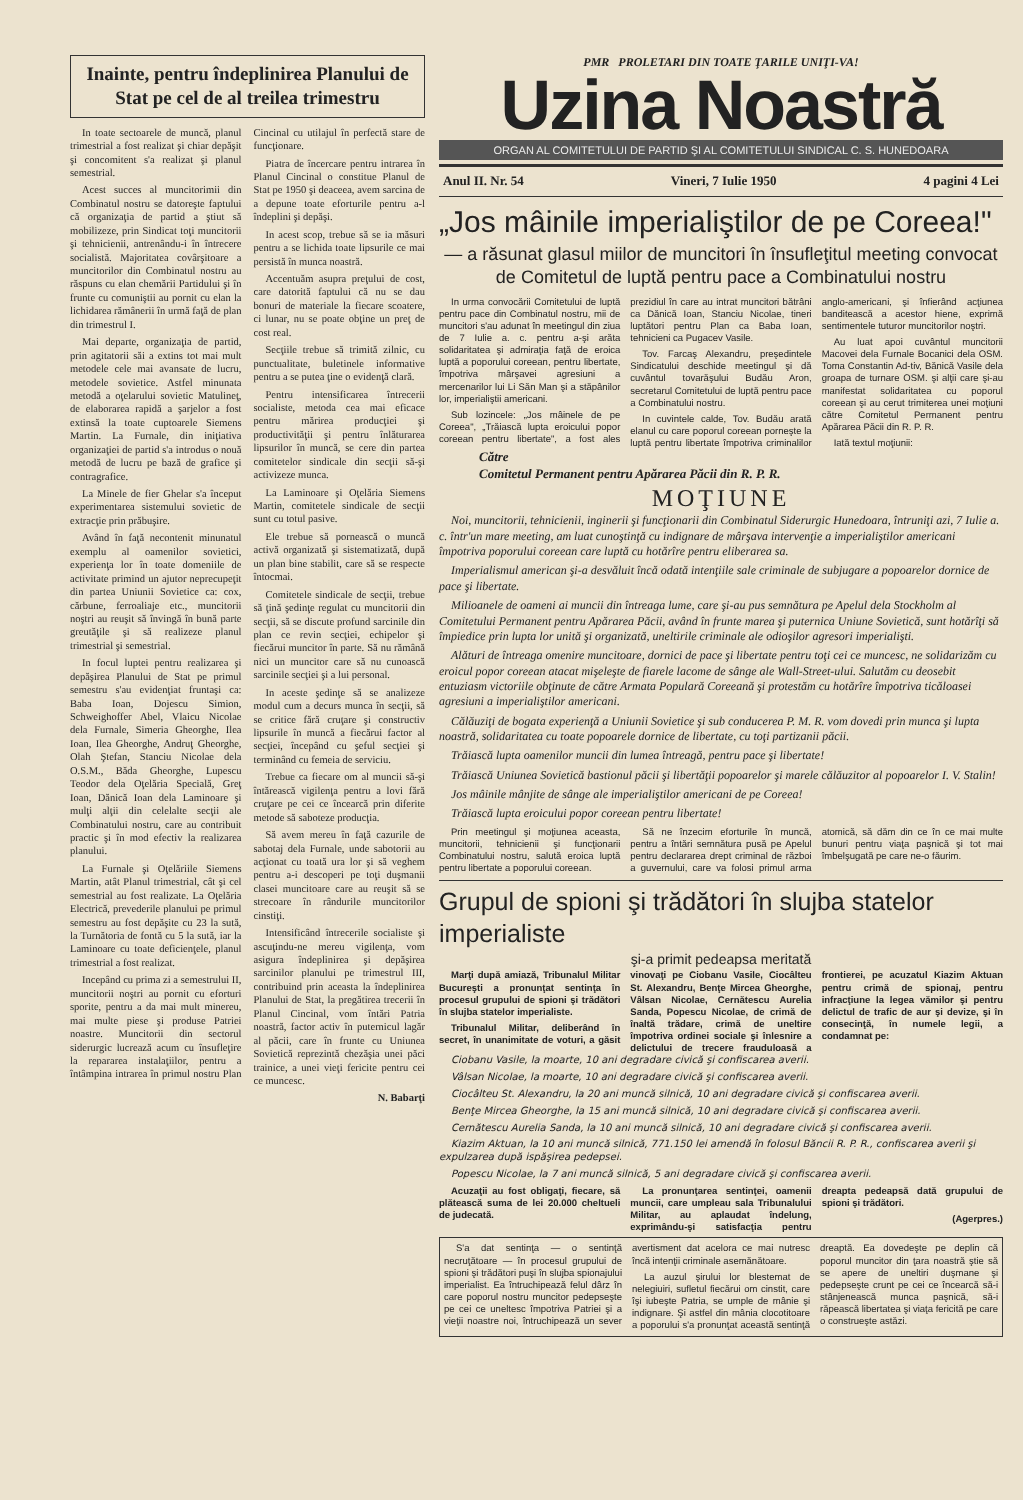Inainte, pentru îndeplinirea Planului de Stat pe cel de al treilea trimestru
In toate sectoarele de muncă, planul trimestrial a fost realizat şi chiar depăşit şi concomitent s'a realizat şi planul semestrial.
Acest succes al muncitorimii din Combinatul nostru se datoreşte faptului că organizaţia de partid a ştiut să mobilizeze, prin Sindicat toţi muncitorii şi tehnicienii, antrenându-i în întrecere socialistă. Majoritatea covârşitoare a muncitorilor din Combinatul nostru au răspuns cu elan chemării Partidului şi în frunte cu comuniştii au pornit cu elan la lichidarea rămânerii în urmă faţă de plan din trimestrul I.
Mai departe, organizaţia de partid, prin agitatorii săi a extins tot mai mult metodele cele mai avansate de lucru, metodele sovietice. Astfel minunata metodă a oţelarului sovietic Matulineţ, de elaborarea rapidă a şarjelor a fost extinsă la toate cuptoarele Siemens Martin. La Furnale, din iniţiativa organizaţiei de partid s'a introdus o nouă metodă de lucru pe bază de grafice şi contragrafice.
La Minele de fier Ghelar s'a început experimentarea sistemului sovietic de extracţie prin prăbuşire.
Având în faţă necontenit minunatul exemplu al oamenilor sovietici, experienţa lor în toate domeniile de activitate primind un ajutor neprecupeţit din partea Uniunii Sovietice ca: cox, cărbune, ferroaliaje etc., muncitorii noştri au reuşit să învingă în bună parte greutăţile şi să realizeze planul trimestrial şi semestrial.
In focul luptei pentru realizarea şi depăşirea Planului de Stat pe primul semestru s'au evidenţiat fruntaşi ca: Baba Ioan, Dojescu Simion, Schweighoffer Abel, Vlaicu Nicolae dela Furnale, Simeria Gheorghe, Ilea Ioan, Ilea Gheorghe, Andruţ Gheorghe, Olah Ştefan, Stanciu Nicolae dela O.S.M., Băda Gheorghe, Lupescu Teodor dela Oţelăria Specială, Greţ Ioan, Dănică Ioan dela Laminoare şi mulţi alţii din celelalte secţii ale Combinatului nostru, care au contribuit practic şi în mod efectiv la realizarea planului.
La Furnale şi Oţelăriile Siemens Martin, atât Planul trimestrial, cât şi cel semestrial au fost realizate. La Oţelăria Electrică, prevederile planului pe primul semestru au fost depăşite cu 23 la sută, la Turnătoria de fontă cu 5 la sută, iar la Laminoare cu toate deficienţele, planul trimestrial a fost realizat.
Incepând cu prima zi a semestrului II, muncitorii noştri au pornit cu eforturi sporite, pentru a da mai mult minereu, mai multe piese şi produse Patriei noastre. Muncitorii din sectorul siderurgic lucrează acum cu însufleţire la repararea instalaţiilor, pentru a întâmpina intrarea în primul nostru Plan Cincinal cu utilajul în perfectă stare de funcţionare.
Piatra de încercare pentru intrarea în Planul Cincinal o constitue Planul de Stat pe 1950 şi deaceea, avem sarcina de a depune toate eforturile pentru a-l îndeplini şi depăşi.
In acest scop, trebue să se ia măsuri pentru a se lichida toate lipsurile ce mai persistă în munca noastră.
Accentuăm asupra preţului de cost, care datorită faptului că nu se dau bonuri de materiale la fiecare scoatere, ci lunar, nu se poate obţine un preţ de cost real.
Secţiile trebue să trimită zilnic, cu punctualitate, buletinele informative pentru a se putea ţine o evidenţă clară.
Pentru intensificarea întrecerii socialiste, metoda cea mai eficace pentru mărirea producţiei şi productivităţii şi pentru înlăturarea lipsurilor în muncă, se cere din partea comitetelor sindicale din secţii să-şi activizeze munca.
La Laminoare şi Oţelăria Siemens Martin, comitetele sindicale de secţii sunt cu totul pasive.
Ele trebue să pornească o muncă activă organizată şi sistematizată, după un plan bine stabilit, care să se respecte întocmai.
Comitetele sindicale de secţii, trebue să ţină şedinţe regulat cu muncitorii din secţii, să se discute profund sarcinile din plan ce revin secţiei, echipelor şi fiecărui muncitor în parte. Să nu rămână nici un muncitor care să nu cunoască sarcinile secţiei şi a lui personal.
In aceste şedinţe să se analizeze modul cum a decurs munca în secţii, să se critice fără cruţare şi constructiv lipsurile în muncă a fiecărui factor al secţiei, începând cu şeful secţiei şi terminând cu femeia de serviciu.
Trebue ca fiecare om al muncii să-şi întărească vigilenţa pentru a lovi fără cruţare pe cei ce încearcă prin diferite metode să saboteze producţia.
Să avem mereu în faţă cazurile de sabotaj dela Furnale, unde sabotorii au acţionat cu toată ura lor şi să veghem pentru a-i descoperi pe toţi duşmanii clasei muncitoare care au reuşit să se strecoare în rândurile muncitorilor cinstiţi.
Intensificând întrecerile socialiste şi ascuţindu-ne mereu vigilenţa, vom asigura îndeplinirea şi depăşirea sarcinilor planului pe trimestrul III, contribuind prin aceasta la îndeplinirea Planului de Stat, la pregătirea trecerii în Planul Cincinal, vom întări Patria noastră, factor activ în puternicul lagăr al păcii, care în frunte cu Uniunea Sovietică reprezintă chezăşia unei păci trainice, a unei vieţi fericite pentru cei ce muncesc.
N. Babarţi
PMR PROLETARI DIN TOATE ŢARILE UNIŢI-VA!
Uzina Noastră
ORGAN AL COMITETULUI DE PARTID ŞI AL COMITETULUI SINDICAL C. S. HUNEDOARA
Anul II. Nr. 54 Vineri, 7 Iulie 1950 4 pagini 4 Lei
„Jos mâinile imperialiştilor de pe Coreea!"
— a răsunat glasul miilor de muncitori în însufleţitul meeting convocat de Comitetul de luptă pentru pace a Combinatului nostru
In urma convocării Comitetului de luptă pentru pace din Combinatul nostru, mii de muncitori s'au adunat în meetingul din ziua de 7 Iulie a. c. pentru a-şi arăta solidaritatea şi admiraţia faţă de eroica luptă a poporului coreean, pentru libertate, împotriva mârşavei agresiuni a mercenarilor lui Li Săn Man şi a stăpânilor lor, imperialiştii americani.
Sub lozincele: „Jos mâinele de pe Coreea", „Trăiască lupta eroicului popor coreean pentru libertate", a fost ales prezidiul în care au intrat muncitori bătrâni ca Dănică Ioan, Stanciu Nicolae, tineri luptători pentru Plan ca Baba Ioan, tehnicieni ca Pugacev Vasile.
Tov. Farcaş Alexandru, preşedintele Sindicatului deschide meetingul şi dă cuvântul tovarăşului Budău Aron, secretarul Comitetului de luptă pentru pace a Combinatului nostru.
In cuvintele calde, Tov. Budău arată elanul cu care poporul coreean porneşte la luptă pentru libertate împotriva criminalilor anglo-americani, şi înfierând acţiunea banditească a acestor hiene, exprimă sentimentele tuturor muncitorilor noştri.
Au luat apoi cuvântul muncitorii Macovei dela Furnale Bocanici dela OSM. Toma Constantin Ad-tiv, Bănică Vasile dela groapa de turnare OSM. şi alţii care şi-au manifestat solidaritatea cu poporul coreean şi au cerut trimiterea unei moţiuni către Comitetul Permanent pentru Apărarea Păcii din R. P. R.
Iată textul moţiunii:
Către
Comitetul Permanent pentru Apărarea Păcii din R. P. R.
MOŢIUNE
Noi, muncitorii, tehnicienii, inginerii şi funcţionarii din Combinatul Siderurgic Hunedoara, întruniţi azi, 7 Iulie a. c. într'un mare meeting, am luat cunoştinţă cu indignare de mârşava intervenţie a imperialiştilor americani împotriva poporului coreean care luptă cu hotărîre pentru eliberarea sa.
Imperialismul american şi-a desvăluit încă odată intenţiile sale criminale de subjugare a popoarelor dornice de pace şi libertate.
Milioanele de oameni ai muncii din întreaga lume, care şi-au pus semnătura pe Apelul dela Stockholm al Comitetului Permanent pentru Apărarea Păcii, având în frunte marea şi puternica Uniune Sovietică, sunt hotărîţi să împiedice prin lupta lor unită şi organizată, uneltirile criminale ale odioşilor agresori imperialişti.
Alături de întreaga omenire muncitoare, dornici de pace şi libertate pentru toţi cei ce muncesc, ne solidarizăm cu eroicul popor coreean atacat mişeleşte de fiarele lacome de sânge ale Wall-Street-ului. Salutăm cu deosebit entuziasm victoriile obţinute de către Armata Populară Coreeană şi protestăm cu hotărîre împotriva ticăloasei agresiuni a imperialiştilor americani.
Călăuziţi de bogata experienţă a Uniunii Sovietice şi sub conducerea P. M. R. vom dovedi prin munca şi lupta noastră, solidaritatea cu toate popoarele dornice de libertate, cu toţi partizanii păcii.
Trăiască lupta oamenilor muncii din lumea întreagă, pentru pace şi libertate!
Trăiască Uniunea Sovietică bastionul păcii şi libertăţii popoarelor şi marele călăuzitor al popoarelor I. V. Stalin!
Jos mâinile mânjite de sânge ale imperialiştilor americani de pe Coreea!
Trăiască lupta eroicului popor coreean pentru libertate!
Prin meetingul şi moţiunea aceasta, muncitorii, tehnicienii şi funcţionarii Combinatului nostru, salută eroica luptă pentru libertate a poporului coreean.
Să ne înzecim eforturile în muncă, pentru a întări semnătura pusă pe Apelul pentru declararea drept criminal de război a guvernului, care va folosi primul arma atomică, să dăm din ce în ce mai multe bunuri pentru viaţa paşnică şi tot mai îmbelşugată pe care ne-o făurim.
Grupul de spioni şi trădători în slujba statelor imperialiste
şi-a primit pedeapsa meritată
Marţi după amiază, Tribunalul Militar Bucureşti a pronunţat sentinţa în procesul grupului de spioni şi trădători în slujba statelor imperialiste.
Tribunalul Militar, deliberând în secret, în unanimitate de voturi, a găsit vinovaţi pe Ciobanu Vasile, Ciocâlteu St. Alexandru, Benţe Mircea Gheorghe, Vâlsan Nicolae, Cernătescu Aurelia Sanda, Popescu Nicolae, de crimă de înaltă trădare, crimă de uneltire împotriva ordinei sociale şi înlesnire a delictului de trecere frauduloasă a frontierei, pe acuzatul Kiazim Aktuan pentru crimă de spionaj, pentru infracţiune la legea vămilor şi pentru delictul de trafic de aur şi devize, şi în consecinţă, în numele legii, a condamnat pe:
Ciobanu Vasile, la moarte, 10 ani degradare civică şi confiscarea averii.
Vâlsan Nicolae, la moarte, 10 ani degradare civică şi confiscarea averii.
Ciocâlteu St. Alexandru, la 20 ani muncă silnică, 10 ani degradare civică şi confiscarea averii.
Benţe Mircea Gheorghe, la 15 ani muncă silnică, 10 ani degradare civică şi confiscarea averii.
Cernătescu Aurelia Sanda, la 10 ani muncă silnică, 10 ani degradare civică şi confiscarea averii.
Kiazim Aktuan, la 10 ani muncă silnică, 771.150 lei amendă în folosul Băncii R. P. R., confiscarea averii şi expulzarea după ispăşirea pedepsei.
Popescu Nicolae, la 7 ani muncă silnică, 5 ani degradare civică şi confiscarea averii.
Acuzaţii au fost obligaţi, fiecare, să plătească suma de lei 20.000 cheltueli de judecată.
La pronunţarea sentinţei, oamenii muncii, care umpleau sala Tribunalului Militar, au aplaudat îndelung, exprimându-şi satisfacţia pentru dreapta pedeapsă dată grupului de spioni şi trădători.
(Agerpres.)
S'a dat sentinţa — o sentinţă necruţătoare — în procesul grupului de spioni şi trădători puşi în slujba spionajului imperialist. Ea întruchipează felul dârz în care poporul nostru muncitor pedepseşte pe cei ce uneltesc împotriva Patriei şi a vieţii noastre noi, întruchipează un sever avertisment dat acelora ce mai nutresc încă intenţii criminale asemănătoare.
La auzul şirului lor blestemat de nelegiuiri, sufletul fiecărui om cinstit, care îşi iubeşte Patria, se umple de mânie şi indignare. Şi astfel din mânia clocotitoare a poporului s'a pronunţat această sentinţă dreaptă. Ea dovedeşte pe deplin că poporul muncitor din ţara noastră ştie să se apere de uneltiri duşmane şi pedepseşte crunt pe cei ce încearcă să-i stânjenească munca paşnică, să-i răpească libertatea şi viaţa fericită pe care o construeşte astăzi.